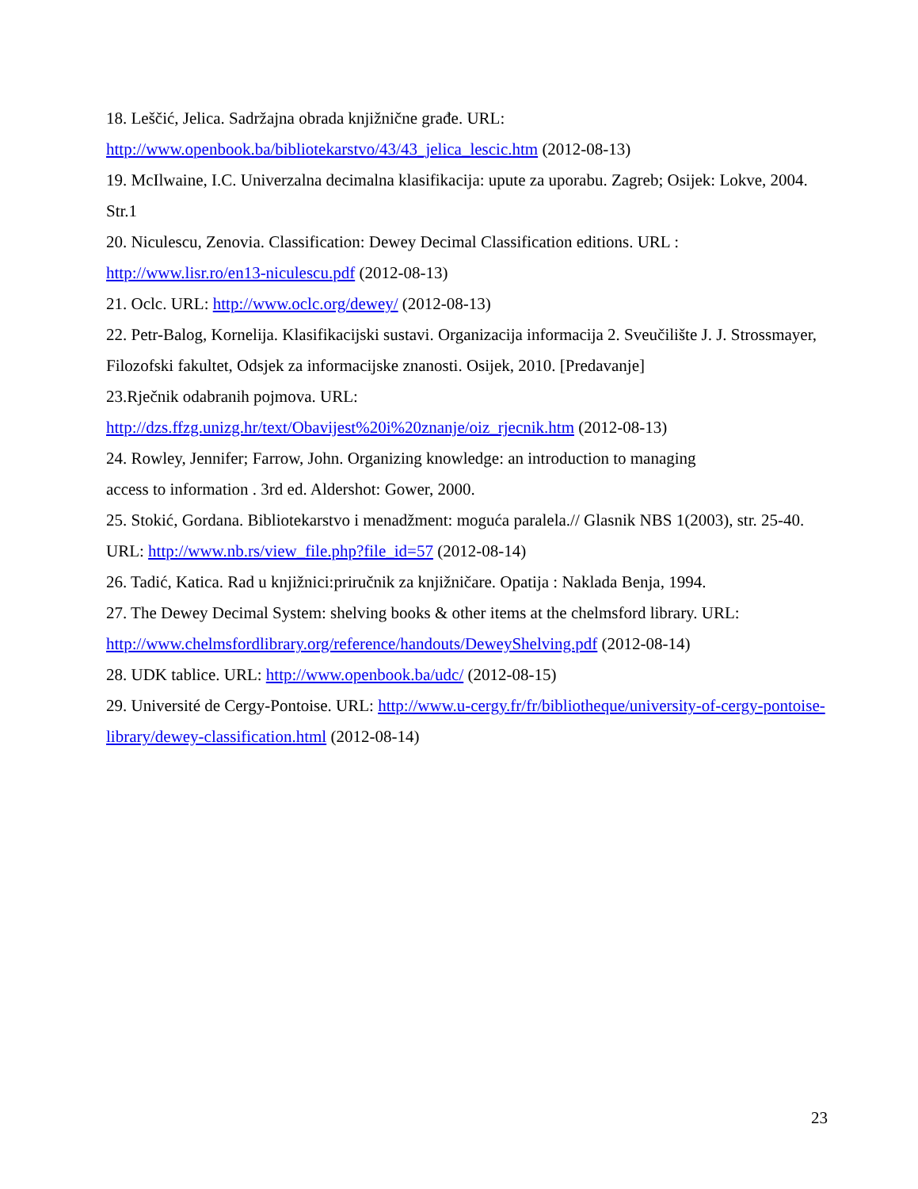18. Leščić, Jelica. Sadržajna obrada knjižnične građe. URL:
http://www.openbook.ba/bibliotekarstvo/43/43_jelica_lescic.htm (2012-08-13)
19. McIlwaine, I.C. Univerzalna decimalna klasifikacija: upute za uporabu. Zagreb; Osijek: Lokve, 2004. Str.1
20. Niculescu, Zenovia. Classification: Dewey Decimal Classification editions. URL :
http://www.lisr.ro/en13-niculescu.pdf (2012-08-13)
21. Oclc. URL: http://www.oclc.org/dewey/ (2012-08-13)
22. Petr-Balog, Kornelija. Klasifikacijski sustavi. Organizacija informacija 2. Sveučilište J. J. Strossmayer, Filozofski fakultet, Odsjek za informacijske znanosti. Osijek, 2010. [Predavanje]
23.Rječnik odabranih pojmova. URL:
http://dzs.ffzg.unizg.hr/text/Obavijest%20i%20znanje/oiz_rjecnik.htm (2012-08-13)
24. Rowley, Jennifer; Farrow, John. Organizing knowledge: an introduction to managing
access to information . 3rd ed. Aldershot: Gower, 2000.
25. Stokić, Gordana. Bibliotekarstvo i menadžment: moguća paralela.// Glasnik NBS 1(2003), str. 25-40. URL: http://www.nb.rs/view_file.php?file_id=57 (2012-08-14)
26. Tadić, Katica. Rad u knjižnici:priručnik za knjižničare. Opatija : Naklada Benja, 1994.
27. The Dewey Decimal System: shelving books & other items at the chelmsford library. URL:
http://www.chelmsfordlibrary.org/reference/handouts/DeweyShelving.pdf (2012-08-14)
28. UDK tablice. URL: http://www.openbook.ba/udc/ (2012-08-15)
29. Université de Cergy-Pontoise. URL: http://www.u-cergy.fr/fr/bibliotheque/university-of-cergy-pontoise-library/dewey-classification.html (2012-08-14)
23